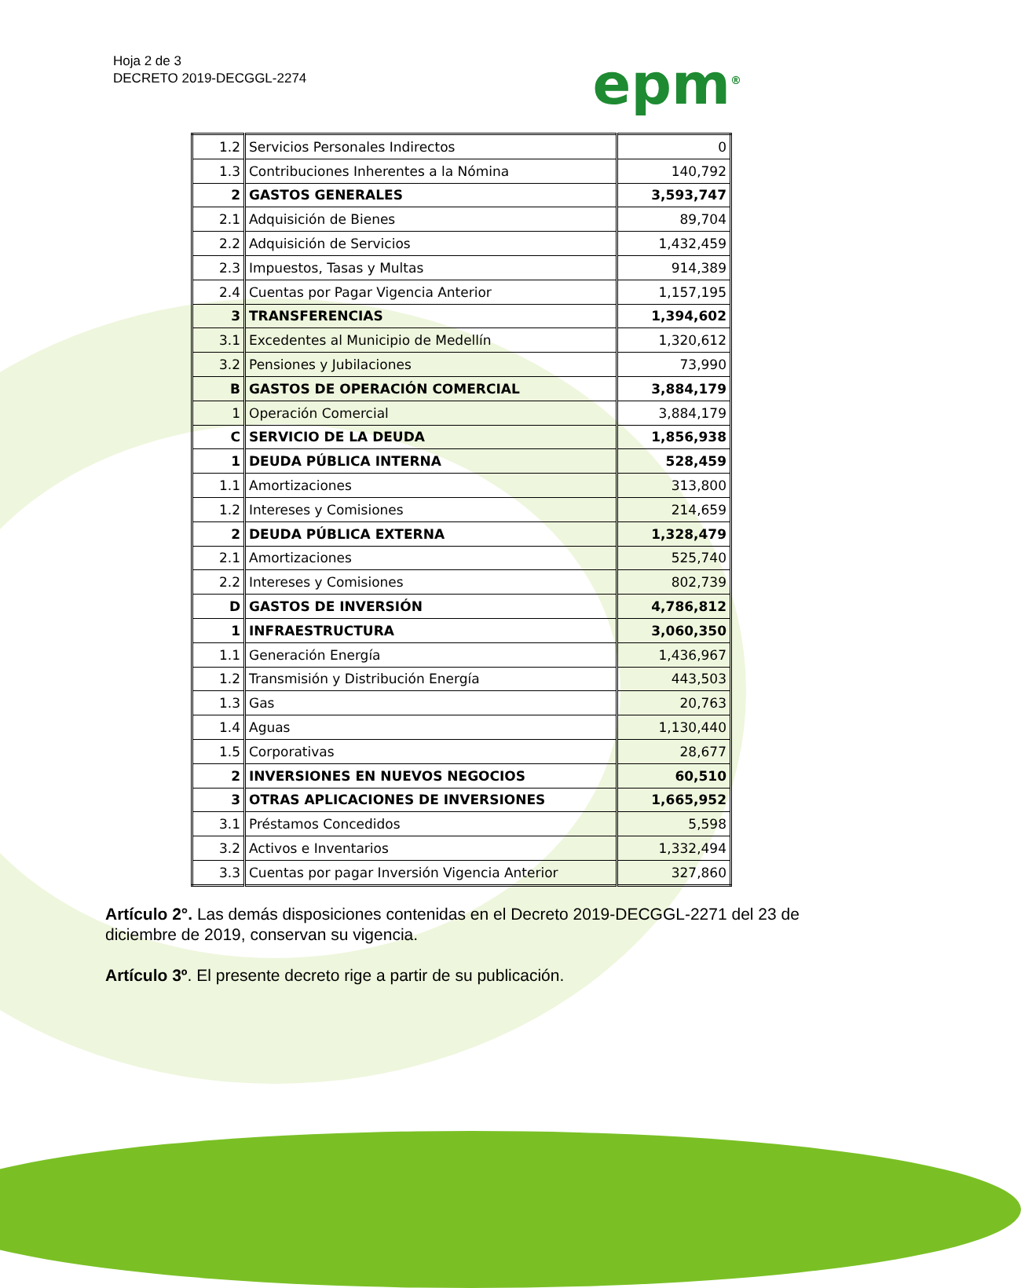Hoja 2 de 3
DECRETO 2019-DECGGL-2274
epm<sup>®</sup>
| 1.2 | Servicios Personales Indirectos | 0 |
| 1.3 | Contribuciones Inherentes a la Nómina | 140,792 |
| 2 | GASTOS GENERALES | 3,593,747 |
| 2.1 | Adquisición de Bienes | 89,704 |
| 2.2 | Adquisición de Servicios | 1,432,459 |
| 2.3 | Impuestos, Tasas y Multas | 914,389 |
| 2.4 | Cuentas por Pagar Vigencia Anterior | 1,157,195 |
| 3 | TRANSFERENCIAS | 1,394,602 |
| 3.1 | Excedentes al Municipio de Medellín | 1,320,612 |
| 3.2 | Pensiones y Jubilaciones | 73,990 |
| B | GASTOS DE OPERACIÓN COMERCIAL | 3,884,179 |
| 1 | Operación Comercial | 3,884,179 |
| C | SERVICIO DE LA DEUDA | 1,856,938 |
| 1 | DEUDA PÚBLICA INTERNA | 528,459 |
| 1.1 | Amortizaciones | 313,800 |
| 1.2 | Intereses y Comisiones | 214,659 |
| 2 | DEUDA PÚBLICA EXTERNA | 1,328,479 |
| 2.1 | Amortizaciones | 525,740 |
| 2.2 | Intereses y Comisiones | 802,739 |
| D | GASTOS DE INVERSIÓN | 4,786,812 |
| 1 | INFRAESTRUCTURA | 3,060,350 |
| 1.1 | Generación Energía | 1,436,967 |
| 1.2 | Transmisión y Distribución Energía | 443,503 |
| 1.3 | Gas | 20,763 |
| 1.4 | Aguas | 1,130,440 |
| 1.5 | Corporativas | 28,677 |
| 2 | INVERSIONES EN NUEVOS NEGOCIOS | 60,510 |
| 3 | OTRAS APLICACIONES DE INVERSIONES | 1,665,952 |
| 3.1 | Préstamos Concedidos | 5,598 |
| 3.2 | Activos e Inventarios | 1,332,494 |
| 3.3 | Cuentas por pagar Inversión Vigencia Anterior | 327,860 |
Artículo 2°. Las demás disposiciones contenidas en el Decreto 2019-DECGGL-2271 del 23 de diciembre de 2019, conservan su vigencia.
Artículo 3º. El presente decreto rige a partir de su publicación.